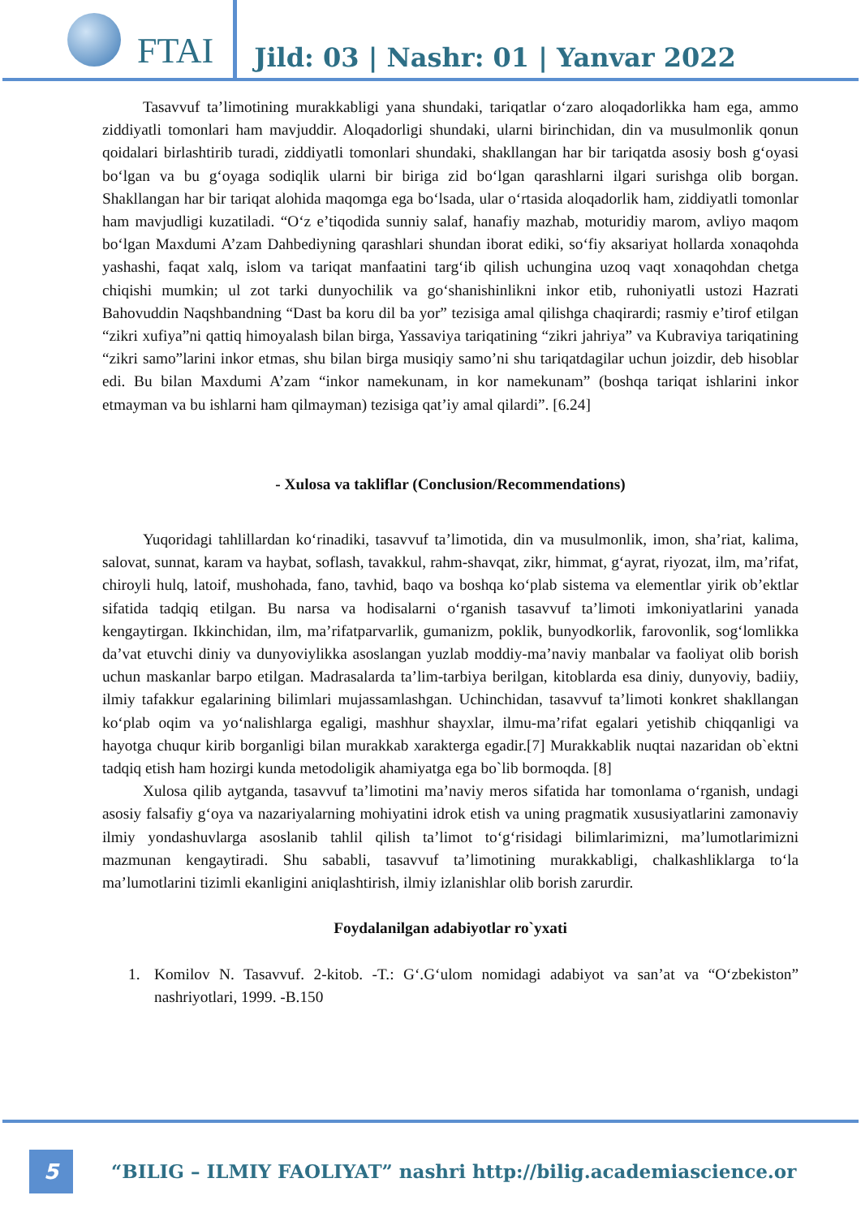FTAI
Jild: 03 | Nashr: 01 | Yanvar 2022
Tasavvuf ta’limotining murakkabligi yana shundaki, tariqatlar o‘zaro aloqadorlikka ham ega, ammo ziddiyatli tomonlari ham mavjuddir. Aloqadorligi shundaki, ularni birinchidan, din va musulmonlik qonun qoidalari birlashtirib turadi, ziddiyatli tomonlari shundaki, shakllangan har bir tariqatda asosiy bosh g‘oyasi bo‘lgan va bu g‘oyaga sodiqlik ularni bir biriga zid bo‘lgan qarashlarni ilgari surishga olib borgan. Shakllangan har bir tariqat alohida maqomga ega bo‘lsada, ular o‘rtasida aloqadorlik ham, ziddiyatli tomonlar ham mavjudligi kuzatiladi. “O‘z e’tiqodida sunniy salaf, hanafiy mazhab, moturidiy marom, avliyo maqom bo‘lgan Maxdumi A’zam Dahbediyning qarashlari shundan iborat ediki, so‘fiy aksariyat hollarda xonaqohda yashashi, faqat xalq, islom va tariqat manfaatini targ‘ib qilish uchungina uzoq vaqt xonaqohdan chetga chiqishi mumkin; ul zot tarki dunyochilik va go‘shanishinlikni inkor etib, ruhoniyatli ustozi Hazrati Bahovuddin Naqshbandning “Dast ba koru dil ba yor” tezisiga amal qilishga chaqirardi; rasmiy e’tirof etilgan “zikri xufiya”ni qattiq himoyalash bilan birga, Yassaviya tariqatining “zikri jahriya” va Kubraviya tariqatining “zikri samo”larini inkor etmas, shu bilan birga musiqiy samo’ni shu tariqatdagilar uchun joizdir, deb hisoblar edi. Bu bilan Maxdumi A’zam “inkor namekunam, in kor namekunam” (boshqa tariqat ishlarini inkor etmayman va bu ishlarni ham qilmayman) tezisiga qat’iy amal qilardi”. [6.24]
- Xulosa va takliflar (Conclusion/Recommendations)
Yuqoridagi tahlillardan ko‘rinadiki, tasavvuf ta’limotida, din va musulmonlik, imon, sha’riat, kalima, salovat, sunnat, karam va haybat, soflash, tavakkul, rahm-shavqat, zikr, himmat, g‘ayrat, riyozat, ilm, ma’rifat, chiroyli hulq, latoif, mushohada, fano, tavhid, baqo va boshqa ko‘plab sistema va elementlar yirik ob’ektlar sifatida tadqiq etilgan. Bu narsa va hodisalarni o‘rganish tasavvuf ta’limoti imkoniyatlarini yanada kengaytirgan. Ikkinchidan, ilm, ma’rifatparvarlik, gumanizm, poklik, bunyodkorlik, farovonlik, sog‘lomlikka da’vat etuvchi diniy va dunyoviylikka asoslangan yuzlab moddiy-ma’naviy manbalar va faoliyat olib borish uchun maskanlar barpo etilgan. Madrasalarda ta’lim-tarbiya berilgan, kitoblarda esa diniy, dunyoviy, badiiy, ilmiy tafakkur egalarining bilimlari mujassamlashgan. Uchinchidan, tasavvuf ta’limoti konkret shakllangan ko‘plab oqim va yo‘nalishlarga egaligi, mashhur shayxlar, ilmu-ma’rifat egalari yetishib chiqqanligi va hayotga chuqur kirib borganligi bilan murakkab xarakterga egadir.[7] Murakkablik nuqtai nazaridan ob`ektni tadqiq etish ham hozirgi kunda metodoligik ahamiyatga ega bo`lib bormoqda. [8]
Xulosa qilib aytganda, tasavvuf ta’limotini ma’naviy meros sifatida har tomonlama o‘rganish, undagi asosiy falsafiy g‘oya va nazariyalarning mohiyatini idrok etish va uning pragmatik xususiyatlarini zamonaviy ilmiy yondashuvlarga asoslanib tahlil qilish ta’limot to‘g‘risidagi bilimlarimizni, ma’lumotlarimizni mazmunan kengaytiradi. Shu sababli, tasavvuf ta’limotining murakkabligi, chalkashliklarga to‘la ma’lumotlarini tizimli ekanligini aniqlashtirish, ilmiy izlanishlar olib borish zarurdir.
Foydalanilgan adabiyotlar ro`yxati
1. Komilov N. Tasavvuf. 2-kitob. -T.: G‘.G‘ulom nomidagi adabiyot va san’at va “O‘zbekiston” nashriyotlari, 1999. -B.150
5
“BILIG – ILMIY FAOLIYAT” nashri http://bilig.academiascience.or